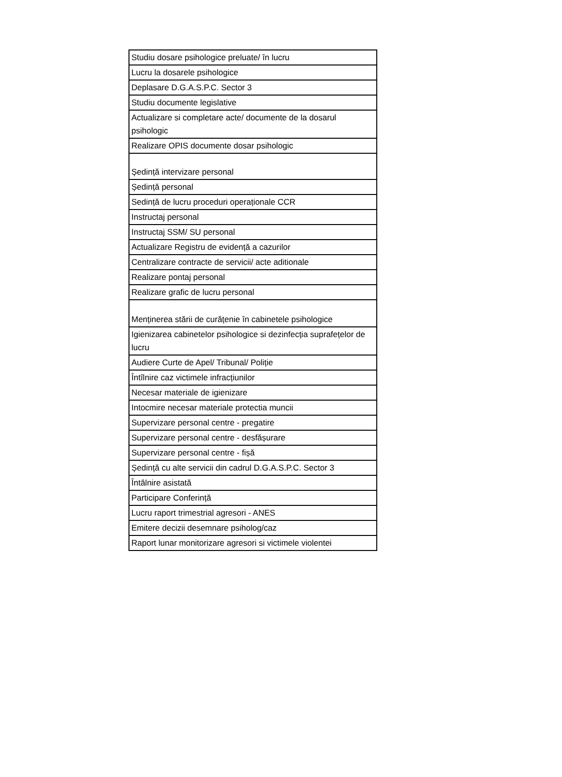| Studiu dosare psihologice preluate/ în lucru |
| Lucru la dosarele psihologice |
| Deplasare D.G.A.S.P.C. Sector 3 |
| Studiu documente legislative |
| Actualizare si completare acte/ documente de la dosarul psihologic |
| Realizare OPIS documente dosar psihologic |
| Ședință intervizare personal |
| Ședință personal |
| Sedință de lucru proceduri operaționale CCR |
| Instructaj personal |
| Instructaj SSM/ SU personal |
| Actualizare Registru de evidență a cazurilor |
| Centralizare contracte de servicii/ acte aditionale |
| Realizare pontaj personal |
| Realizare grafic de lucru personal |
| Menținerea stării de curățenie în cabinetele psihologice |
| Igienizarea cabinetelor psihologice si dezinfecția suprafețelor de lucru |
| Audiere Curte de Apel/ Tribunal/ Poliție |
| Întîlnire caz victimele infracțiunilor |
| Necesar materiale de igienizare |
| Intocmire necesar materiale protectia muncii |
| Supervizare personal centre - pregatire |
| Supervizare personal centre - desfășurare |
| Supervizare personal centre - fișă |
| Ședință cu alte servicii din cadrul D.G.A.S.P.C. Sector 3 |
| Întâlnire asistată |
| Participare Conferință |
| Lucru raport trimestrial agresori - ANES |
| Emitere decizii desemnare psiholog/caz |
| Raport lunar monitorizare agresori si victimele violentei |